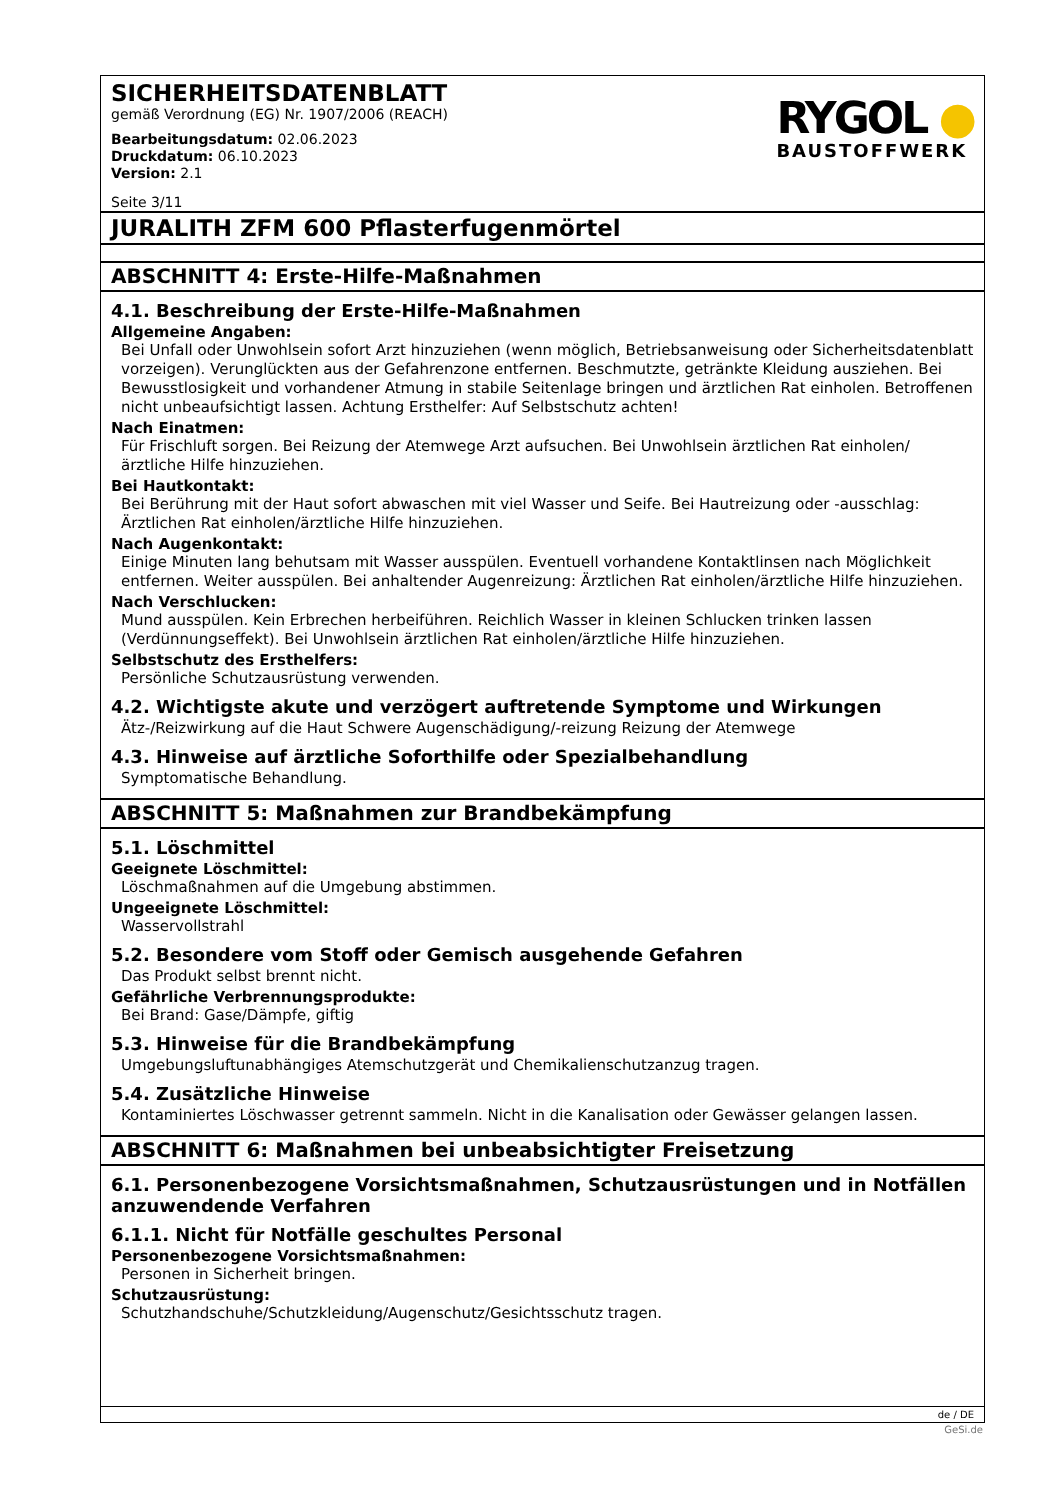SICHERHEITSDATENBLATT
gemäß Verordnung (EG) Nr. 1907/2006 (REACH)
Bearbeitungsdatum: 02.06.2023
Druckdatum: 06.10.2023
Version: 2.1
Seite 3/11
RYGOL ●
BAUSTOFFWERK
JURALITH ZFM 600 Pflasterfugenmörtel
ABSCHNITT 4: Erste-Hilfe-Maßnahmen
4.1. Beschreibung der Erste-Hilfe-Maßnahmen
Allgemeine Angaben:
Bei Unfall oder Unwohlsein sofort Arzt hinzuziehen (wenn möglich, Betriebsanweisung oder Sicherheitsdatenblatt vorzeigen). Verunglückten aus der Gefahrenzone entfernen. Beschmutzte, getränkte Kleidung ausziehen. Bei Bewusstlosigkeit und vorhandener Atmung in stabile Seitenlage bringen und ärztlichen Rat einholen. Betroffenen nicht unbeaufsichtigt lassen. Achtung Ersthelfer: Auf Selbstschutz achten!
Nach Einatmen:
Für Frischluft sorgen. Bei Reizung der Atemwege Arzt aufsuchen. Bei Unwohlsein ärztlichen Rat einholen/ ärztliche Hilfe hinzuziehen.
Bei Hautkontakt:
Bei Berührung mit der Haut sofort abwaschen mit viel Wasser und Seife. Bei Hautreizung oder -ausschlag: Ärztlichen Rat einholen/ärztliche Hilfe hinzuziehen.
Nach Augenkontakt:
Einige Minuten lang behutsam mit Wasser ausspülen. Eventuell vorhandene Kontaktlinsen nach Möglichkeit entfernen. Weiter ausspülen. Bei anhaltender Augenreizung: Ärztlichen Rat einholen/ärztliche Hilfe hinzuziehen.
Nach Verschlucken:
Mund ausspülen. Kein Erbrechen herbeiführen. Reichlich Wasser in kleinen Schlucken trinken lassen (Verdünnungseffekt). Bei Unwohlsein ärztlichen Rat einholen/ärztliche Hilfe hinzuziehen.
Selbstschutz des Ersthelfers:
Persönliche Schutzausrüstung verwenden.
4.2. Wichtigste akute und verzögert auftretende Symptome und Wirkungen
Ätz-/Reizwirkung auf die Haut Schwere Augenschädigung/-reizung Reizung der Atemwege
4.3. Hinweise auf ärztliche Soforthilfe oder Spezialbehandlung
Symptomatische Behandlung.
ABSCHNITT 5: Maßnahmen zur Brandbekämpfung
5.1. Löschmittel
Geeignete Löschmittel:
Löschmaßnahmen auf die Umgebung abstimmen.
Ungeeignete Löschmittel:
Wasservollstrahl
5.2. Besondere vom Stoff oder Gemisch ausgehende Gefahren
Das Produkt selbst brennt nicht.
Gefährliche Verbrennungsprodukte:
Bei Brand: Gase/Dämpfe, giftig
5.3. Hinweise für die Brandbekämpfung
Umgebungsluftunabhängiges Atemschutzgerät und Chemikalienschutzanzug tragen.
5.4. Zusätzliche Hinweise
Kontaminiertes Löschwasser getrennt sammeln. Nicht in die Kanalisation oder Gewässer gelangen lassen.
ABSCHNITT 6: Maßnahmen bei unbeabsichtigter Freisetzung
6.1. Personenbezogene Vorsichtsmaßnahmen, Schutzausrüstungen und in Notfällen anzuwendende Verfahren
6.1.1. Nicht für Notfälle geschultes Personal
Personenbezogene Vorsichtsmaßnahmen:
Personen in Sicherheit bringen.
Schutzausrüstung:
Schutzhandschuhe/Schutzkleidung/Augenschutz/Gesichtsschutz tragen.
de / DE
GeSi.de